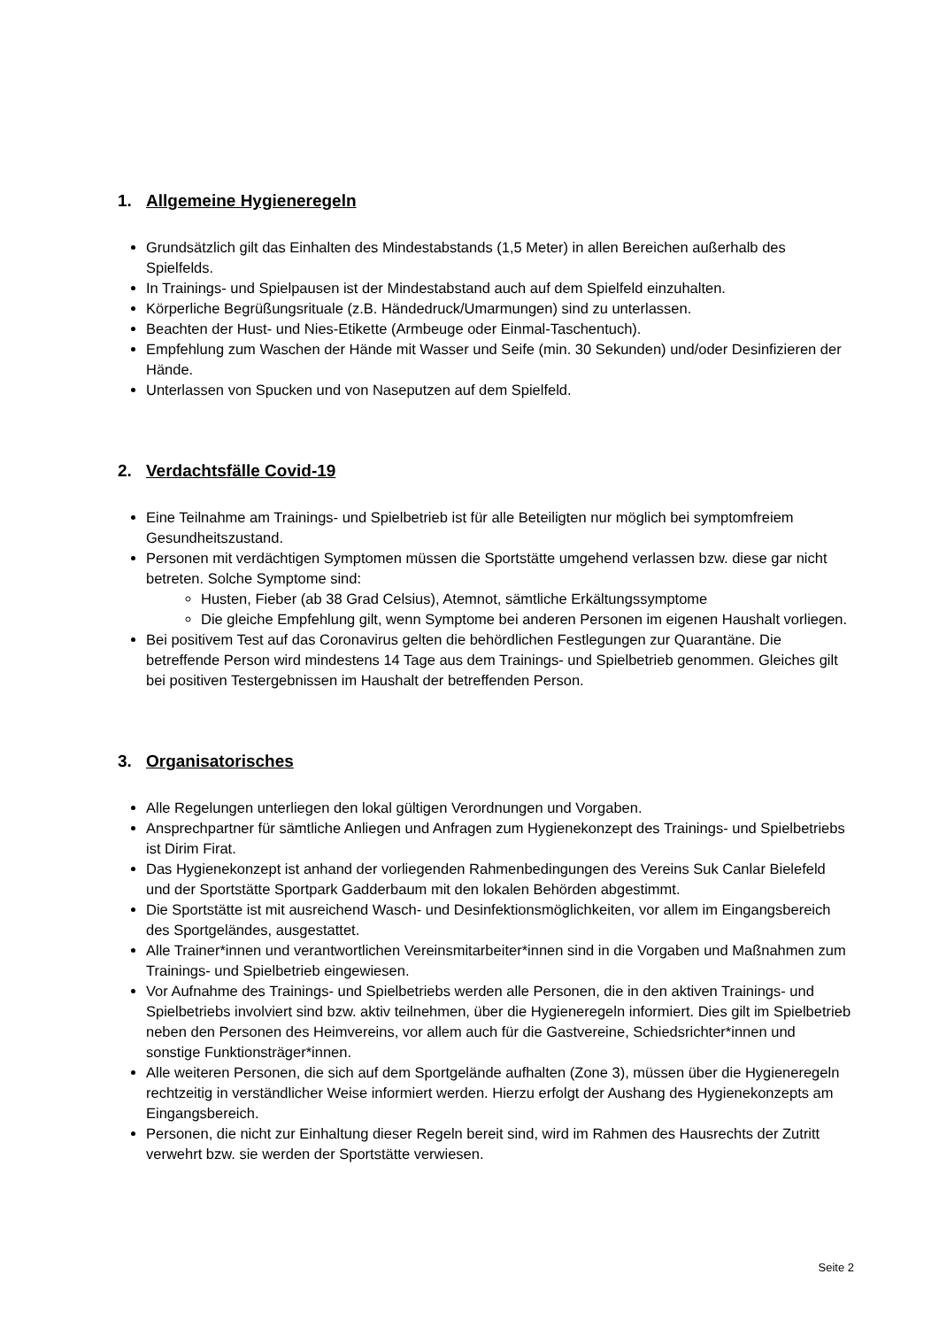1. Allgemeine Hygieneregeln
Grundsätzlich gilt das Einhalten des Mindestabstands (1,5 Meter) in allen Bereichen außerhalb des Spielfelds.
In Trainings- und Spielpausen ist der Mindestabstand auch auf dem Spielfeld einzuhalten.
Körperliche Begrüßungsrituale (z.B. Händedruck/Umarmungen) sind zu unterlassen.
Beachten der Hust- und Nies-Etikette (Armbeuge oder Einmal-Taschentuch).
Empfehlung zum Waschen der Hände mit Wasser und Seife (min. 30 Sekunden) und/oder Desinfizieren der Hände.
Unterlassen von Spucken und von Naseputzen auf dem Spielfeld.
2. Verdachtsfälle Covid-19
Eine Teilnahme am Trainings- und Spielbetrieb ist für alle Beteiligten nur möglich bei symptomfreiem Gesundheitszustand.
Personen mit verdächtigen Symptomen müssen die Sportstätte umgehend verlassen bzw. diese gar nicht betreten. Solche Symptome sind:
Husten, Fieber (ab 38 Grad Celsius), Atemnot, sämtliche Erkältungssymptome
Die gleiche Empfehlung gilt, wenn Symptome bei anderen Personen im eigenen Haushalt vorliegen.
Bei positivem Test auf das Coronavirus gelten die behördlichen Festlegungen zur Quarantäne. Die betreffende Person wird mindestens 14 Tage aus dem Trainings- und Spielbetrieb genommen. Gleiches gilt bei positiven Testergebnissen im Haushalt der betreffenden Person.
3. Organisatorisches
Alle Regelungen unterliegen den lokal gültigen Verordnungen und Vorgaben.
Ansprechpartner für sämtliche Anliegen und Anfragen zum Hygienekonzept des Trainings- und Spielbetriebs ist Dirim Firat.
Das Hygienekonzept ist anhand der vorliegenden Rahmenbedingungen des Vereins Suk Canlar Bielefeld und der Sportstätte Sportpark Gadderbaum mit den lokalen Behörden abgestimmt.
Die Sportstätte ist mit ausreichend Wasch- und Desinfektionsmöglichkeiten, vor allem im Eingangsbereich des Sportgeländes, ausgestattet.
Alle Trainer*innen und verantwortlichen Vereinsmitarbeiter*innen sind in die Vorgaben und Maßnahmen zum Trainings- und Spielbetrieb eingewiesen.
Vor Aufnahme des Trainings- und Spielbetriebs werden alle Personen, die in den aktiven Trainings- und Spielbetriebs involviert sind bzw. aktiv teilnehmen, über die Hygieneregeln informiert. Dies gilt im Spielbetrieb neben den Personen des Heimvereins, vor allem auch für die Gastvereine, Schiedsrichter*innen und sonstige Funktionsträger*innen.
Alle weiteren Personen, die sich auf dem Sportgelände aufhalten (Zone 3), müssen über die Hygieneregeln rechtzeitig in verständlicher Weise informiert werden. Hierzu erfolgt der Aushang des Hygienekonzepts am Eingangsbereich.
Personen, die nicht zur Einhaltung dieser Regeln bereit sind, wird im Rahmen des Hausrechts der Zutritt verwehrt bzw. sie werden der Sportstätte verwiesen.
Seite 2